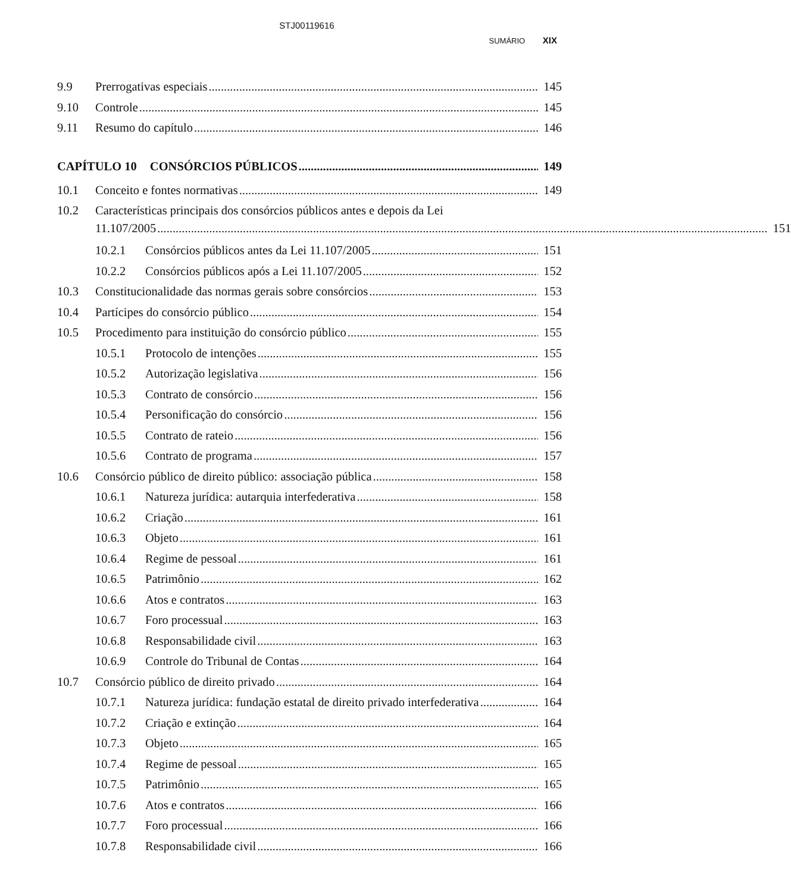STJ00119616
SUMÁRIO XIX
9.9 Prerrogativas especiais 145
9.10 Controle 145
9.11 Resumo do capítulo 146
CAPÍTULO 10 CONSÓRCIOS PÚBLICOS 149
10.1 Conceito e fontes normativas 149
10.2
Características principais dos consórcios públicos antes e depois da Lei
11.107/2005 151
10.2.1 Consórcios públicos antes da Lei 11.107/2005 151
10.2.2 Consórcios públicos após a Lei 11.107/2005 152
10.3 Constitucionalidade das normas gerais sobre consórcios 153
10.4 Partícipes do consórcio público 154
10.5 Procedimento para instituição do consórcio público 155
10.5.1 Protocolo de intenções 155
10.5.2 Autorização legislativa 156
10.5.3 Contrato de consórcio 156
10.5.4 Personificação do consórcio 156
10.5.5 Contrato de rateio 156
10.5.6 Contrato de programa 157
10.6 Consórcio público de direito público: associação pública 158
10.6.1 Natureza jurídica: autarquia interfederativa 158
10.6.2 Criação 161
10.6.3 Objeto 161
10.6.4 Regime de pessoal 161
10.6.5 Patrimônio 162
10.6.6 Atos e contratos 163
10.6.7 Foro processual 163
10.6.8 Responsabilidade civil 163
10.6.9 Controle do Tribunal de Contas 164
10.7 Consórcio público de direito privado 164
10.7.1 Natureza jurídica: fundação estatal de direito privado interfederativa 164
10.7.2 Criação e extinção 164
10.7.3 Objeto 165
10.7.4 Regime de pessoal 165
10.7.5 Patrimônio 165
10.7.6 Atos e contratos 166
10.7.7 Foro processual 166
10.7.8 Responsabilidade civil 166